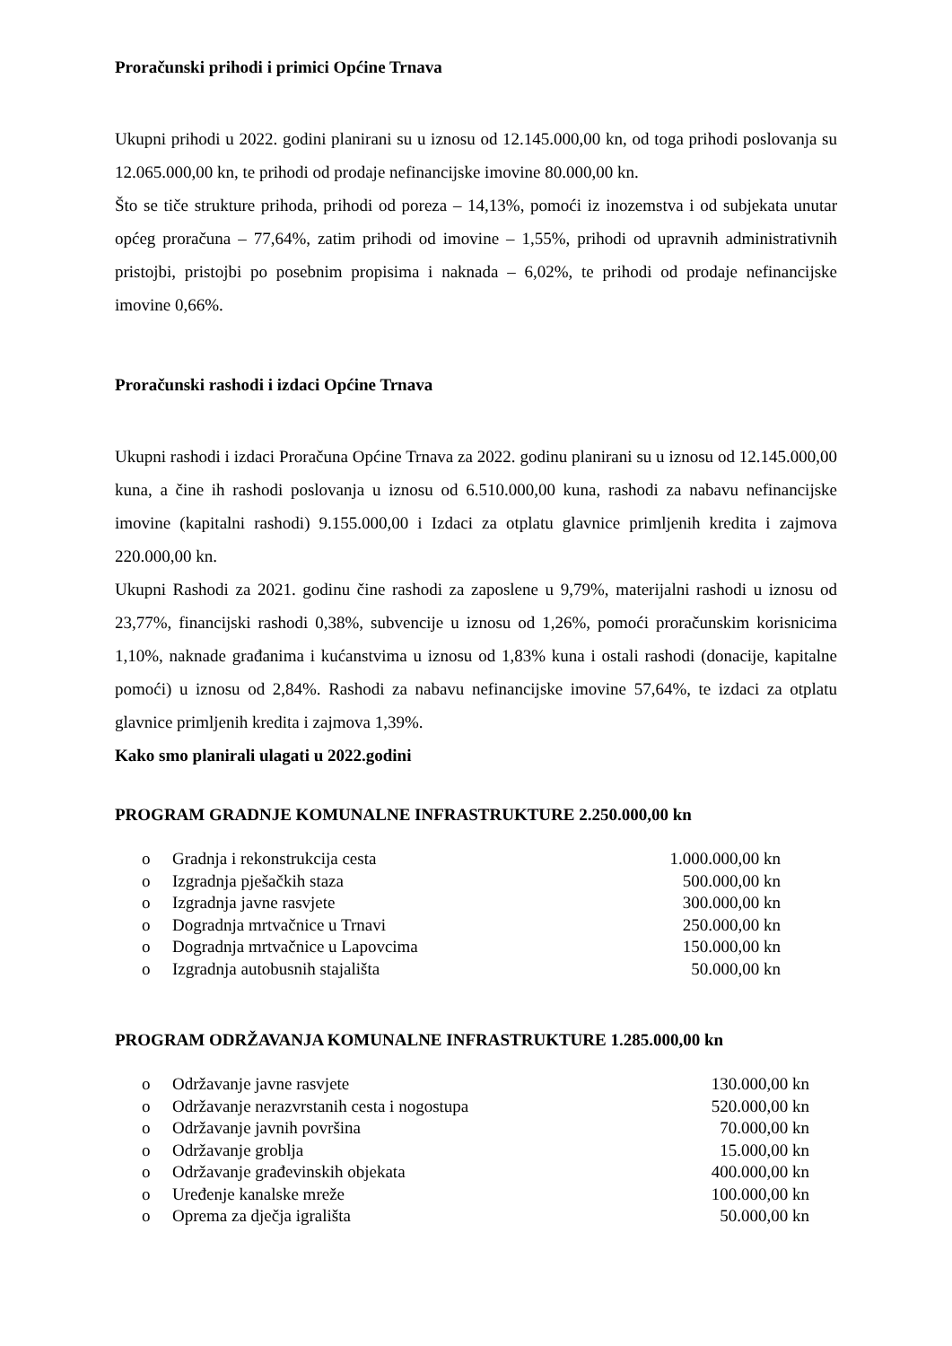Proračunski prihodi i primici Općine Trnava
Ukupni prihodi u 2022. godini planirani su u iznosu od 12.145.000,00 kn, od toga prihodi poslovanja su 12.065.000,00 kn, te prihodi od prodaje nefinancijske imovine 80.000,00 kn.
Što se tiče strukture prihoda, prihodi od poreza – 14,13%, pomoći iz inozemstva i od subjekata unutar općeg proračuna – 77,64%, zatim prihodi od imovine – 1,55%, prihodi od upravnih administrativnih pristojbi, pristojbi po posebnim propisima i naknada – 6,02%, te prihodi od prodaje nefinancijske imovine 0,66%.
Proračunski rashodi i izdaci Općine Trnava
Ukupni rashodi i izdaci Proračuna Općine Trnava za 2022. godinu planirani su u iznosu od 12.145.000,00 kuna, a čine ih rashodi poslovanja u iznosu od 6.510.000,00 kuna, rashodi za nabavu nefinancijske imovine (kapitalni rashodi) 9.155.000,00 i Izdaci za otplatu glavnice primljenih kredita i zajmova 220.000,00 kn.
Ukupni Rashodi za 2021. godinu čine rashodi za zaposlene u 9,79%, materijalni rashodi u iznosu od 23,77%, financijski rashodi 0,38%, subvencije u iznosu od 1,26%, pomoći proračunskim korisnicima 1,10%, naknade građanima i kućanstvima u iznosu od 1,83% kuna i ostali rashodi (donacije, kapitalne pomoći) u iznosu od 2,84%. Rashodi za nabavu nefinancijske imovine 57,64%, te izdaci za otplatu glavnice primljenih kredita i zajmova 1,39%.
Kako smo planirali ulagati u 2022.godini
PROGRAM GRADNJE KOMUNALNE INFRASTRUKTURE 2.250.000,00 kn
o Gradnja i rekonstrukcija cesta 1.000.000,00 kn
o Izgradnja pješačkih staza 500.000,00 kn
o Izgradnja javne rasvjete 300.000,00 kn
o Dogradnja mrtvačnice u Trnavi 250.000,00 kn
o Dogradnja mrtvačnice u Lapovcima 150.000,00 kn
o Izgradnja autobusnih stajališta 50.000,00 kn
PROGRAM ODRŽAVANJA KOMUNALNE INFRASTRUKTURE 1.285.000,00 kn
o Održavanje javne rasvjete 130.000,00 kn
o Održavanje nerazvrstanih cesta i nogostupa 520.000,00 kn
o Održavanje javnih površina 70.000,00 kn
o Održavanje groblja 15.000,00 kn
o Održavanje građevinskih objekata 400.000,00 kn
o Uređenje kanalske mreže 100.000,00 kn
o Oprema za dječja igrališta 50.000,00 kn